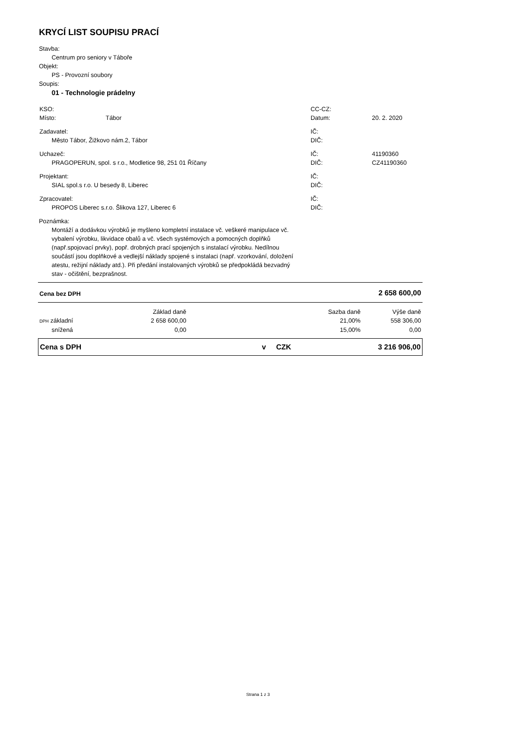KRYCÍ LIST SOUPISU PRACÍ
Stavba:
Centrum pro seniory v Táboře
Objekt:
PS - Provozní soubory
Soupis:
01 - Technologie prádelny
| KSO: | | CC-CZ: | |
| Místo: | Tábor | Datum: | 20. 2. 2020 |
| Zadavatel: | | IČ: | |
| Město Tábor, Žižkovo nám.2, Tábor | | DIČ: | |
| Uchazeč: | | IČ: | 41190360 |
| PRAGOPERUN, spol. s r.o., Modletice 98, 251 01 Říčany | | DIČ: | CZ41190360 |
| Projektant: | | IČ: | |
| SIAL spol.s r.o. U besedy 8, Liberec | | DIČ: | |
| Zpracovatel: | | IČ: | |
| PROPOS Liberec s.r.o. Šlikova 127, Liberec 6 | | DIČ: | |
Poznámka:
Montáží a dodávkou výrobků je myšleno kompletní instalace vč. veškeré manipulace vč. vybalení výrobku, likvidace obalů a vč. všech systémových a pomocných doplňků (např.spojovací prvky), popř. drobných prací spojených s instalací výrobku. Nedílnou součástí jsou doplňkové a vedlejší náklady spojené s instalaci (např. vzorkování, doložení atestu, režijní náklady atd.). Při předání instalovaných výrobků se předpokládá bezvadný stav - očištění, bezprašnost.
| Cena bez DPH | 2 658 600,00 | | | |
| | Základ daně | | Sazba daně | Výše daně |
| DPH základní | 2 658 600,00 | | 21,00% | 558 306,00 |
| snížená | 0,00 | | 15,00% | 0,00 |
| Cena s DPH | v CZK | 3 216 906,00 |
Strana 1 z 3